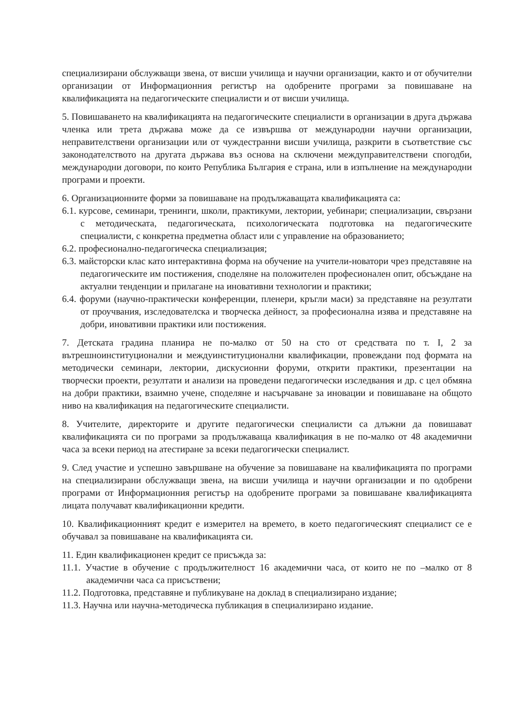специализирани обслужващи звена, от висши училища и научни организации, както и от обучителни организации от Информационния регистър на одобрените програми за повишаване на квалификацията на педагогическите специалисти и от висши училища.
5. Повишаването на квалификацията на педагогическите специалисти в организации в друга държава членка или трета държава може да се извършва от международни научни организации, неправителствени организации или от чуждестранни висши училища, разкрити в съответствие със законодателството на другата държава въз основа на сключени междуправителствени спогодби, международни договори, по които Република България е страна, или в изпълнение на международни програми и проекти.
6. Организационните форми за повишаване на продължаващата квалификацията са:
6.1. курсове, семинари, тренинги, школи, практикуми, лектории, уебинари; специализации, свързани с методическата, педагогическата, психологическата подготовка на педагогическите специалисти, с конкретна предметна област или с управление на образованието;
6.2. професионално-педагогическа специализация;
6.3. майсторски клас като интерактивна форма на обучение на учители-новатори чрез представяне на педагогическите им постижения, споделяне на положителен професионален опит, обсъждане на актуални тенденции и прилагане на иновативни технологии и практики;
6.4. форуми (научно-практически конференции, пленери, кръгли маси) за представяне на резултати от проучвания, изследователска и творческа дейност, за професионална изява и представяне на добри, иновативни практики или постижения.
7. Детската градина планира не по-малко от 50 на сто от средствата по т. I, 2 за вътрешноинституционални и междуинституционални квалификации, провеждани под формата на методически семинари, лектории, дискусионни форуми, открити практики, презентации на творчески проекти, резултати и анализи на проведени педагогически изследвания и др. с цел обмяна на добри практики, взаимно учене, споделяне и насърчаване за иновации и повишаване на общото ниво на квалификация на педагогическите специалисти.
8. Учителите, директорите и другите педагогически специалисти са длъжни да повишават квалификацията си по програми за продължаваща квалификация в не по-малко от 48 академични часа за всеки период на атестиране за всеки педагогически специалист.
9. След участие и успешно завършване на обучение за повишаване на квалификацията по програми на специализирани обслужващи звена, на висши училища и научни организации и по одобрени програми от Информационния регистър на одобрените програми за повишаване квалификацията лицата получават квалификационни кредити.
10. Квалификационният кредит е измерител на времето, в което педагогическият специалист се е обучавал за повишаване на квалификацията си.
11. Един квалификационен кредит се присъжда за:
11.1. Участие в обучение с продължителност 16 академични часа, от които не по –малко от 8 академични часа са присъствени;
11.2. Подготовка, представяне и публикуване на доклад в специализирано издание;
11.3. Научна или научна-методическа публикация в специализирано издание.